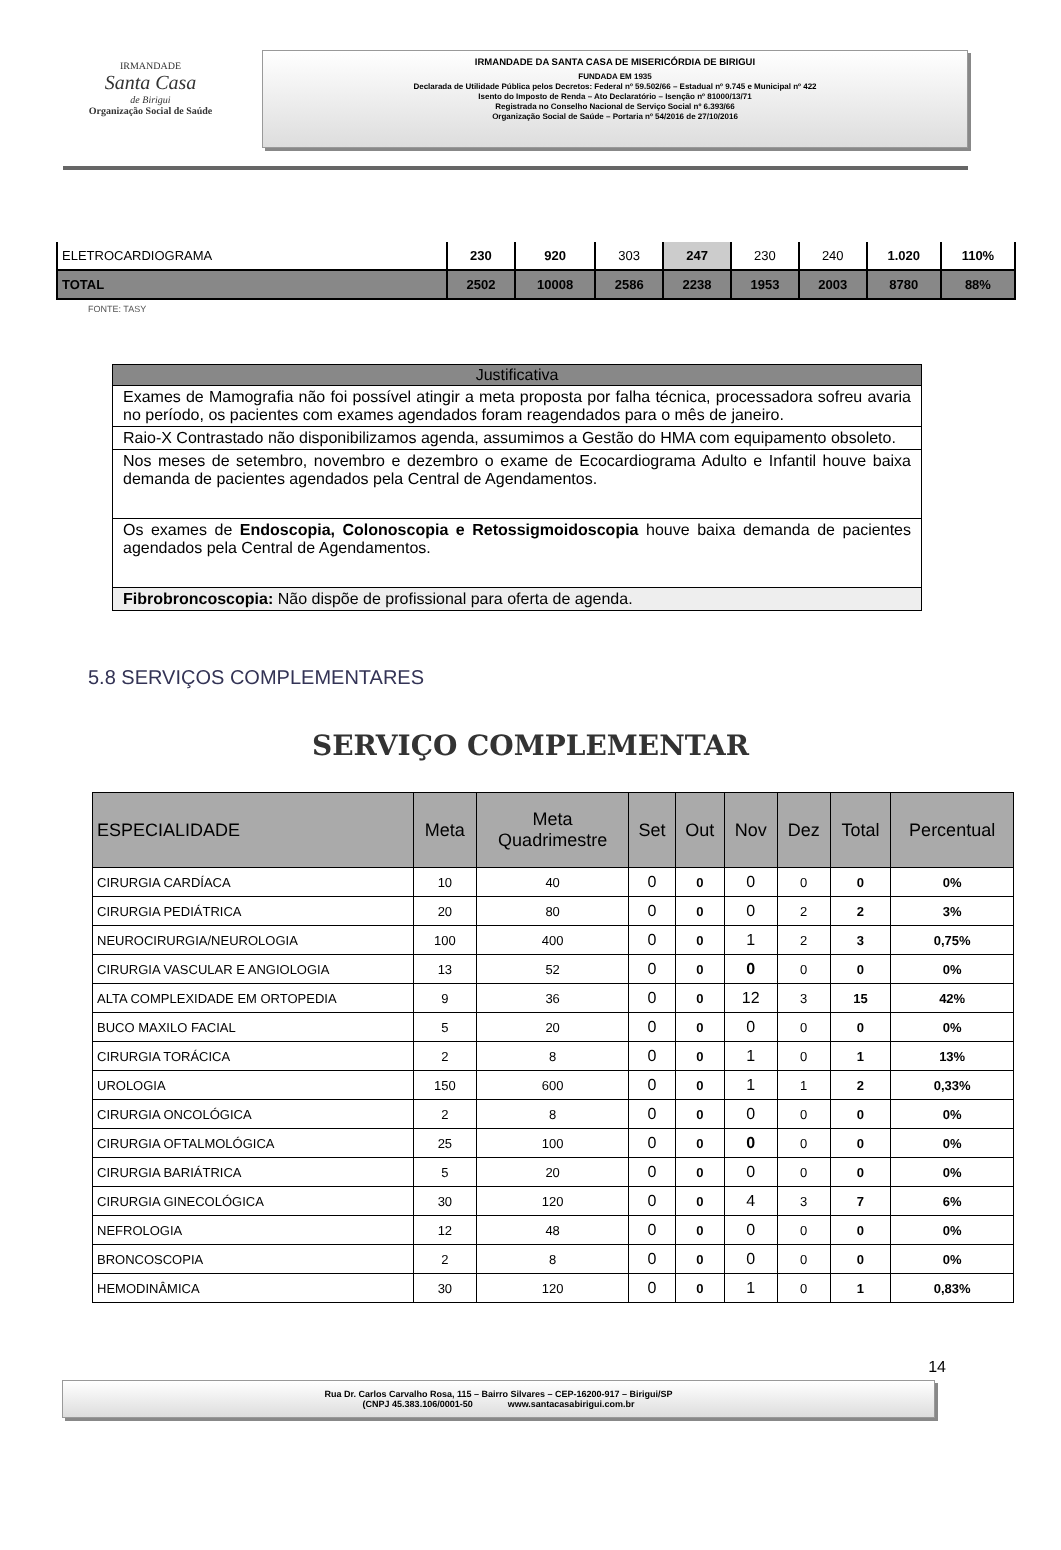IRMANDADE
Santa Casa
de Birigui
Organização Social de Saúde
IRMANDADE DA SANTA CASA DE MISERICÓRDIA DE BIRIGUI
FUNDADA EM 1935
Declarada de Utilidade Pública pelos Decretos: Federal nº 59.502/66 – Estadual nº 9.745 e Municipal nº 422
Isento do Imposto de Renda – Ato Declaratório – Isenção nº 81000/13/71
Registrada no Conselho Nacional de Serviço Social nº 6.393/66
Organização Social de Saúde – Portaria nº 54/2016 de 27/10/2016
| ELETROCARDIOGRAMA | 230 | 920 | 303 | 247 | 230 | 240 | 1.020 | 110% |
| TOTAL | 2502 | 10008 | 2586 | 2238 | 1953 | 2003 | 8780 | 88% |
FONTE: TASY
| Justificativa |
| --- |
| Exames de Mamografia não foi possível atingir a meta proposta por falha técnica, processadora sofreu avaria no período, os pacientes com exames agendados foram reagendados para o mês de janeiro. |
| Raio-X Contrastado não disponibilizamos agenda, assumimos a Gestão do HMA com equipamento obsoleto. |
| Nos meses de setembro, novembro e dezembro o exame de Ecocardiograma Adulto e Infantil houve baixa demanda de pacientes agendados pela Central de Agendamentos. |
| Os exames de Endoscopia, Colonoscopia e Retossigmoidoscopia houve baixa demanda de pacientes agendados pela Central de Agendamentos. |
| Fibrobroncoscopia: Não dispõe de profissional para oferta de agenda. |
5.8 SERVIÇOS COMPLEMENTARES
SERVIÇO COMPLEMENTAR
| ESPECIALIDADE | Meta | Meta Quadrimestre | Set | Out | Nov | Dez | Total | Percentual |
| --- | --- | --- | --- | --- | --- | --- | --- | --- |
| CIRURGIA CARDÍACA | 10 | 40 | 0 | 0 | 0 | 0 | 0 | 0% |
| CIRURGIA PEDIÁTRICA | 20 | 80 | 0 | 0 | 0 | 2 | 2 | 3% |
| NEUROCIRURGIA/NEUROLOGIA | 100 | 400 | 0 | 0 | 1 | 2 | 3 | 0,75% |
| CIRURGIA VASCULAR E ANGIOLOGIA | 13 | 52 | 0 | 0 | 0 | 0 | 0 | 0% |
| ALTA COMPLEXIDADE EM ORTOPEDIA | 9 | 36 | 0 | 0 | 12 | 3 | 15 | 42% |
| BUCO MAXILO FACIAL | 5 | 20 | 0 | 0 | 0 | 0 | 0 | 0% |
| CIRURGIA TORÁCICA | 2 | 8 | 0 | 0 | 1 | 0 | 1 | 13% |
| UROLOGIA | 150 | 600 | 0 | 0 | 1 | 1 | 2 | 0,33% |
| CIRURGIA ONCOLÓGICA | 2 | 8 | 0 | 0 | 0 | 0 | 0 | 0% |
| CIRURGIA OFTALMOLÓGICA | 25 | 100 | 0 | 0 | 0 | 0 | 0 | 0% |
| CIRURGIA BARIÁTRICA | 5 | 20 | 0 | 0 | 0 | 0 | 0 | 0% |
| CIRURGIA GINECOLÓGICA | 30 | 120 | 0 | 0 | 4 | 3 | 7 | 6% |
| NEFROLOGIA | 12 | 48 | 0 | 0 | 0 | 0 | 0 | 0% |
| BRONCOSCOPIA | 2 | 8 | 0 | 0 | 0 | 0 | 0 | 0% |
| HEMODINÂMICA | 30 | 120 | 0 | 0 | 1 | 0 | 1 | 0,83% |
14
Rua Dr. Carlos Carvalho Rosa, 115 – Bairro Silvares – CEP-16200-917 – Birigui/SP
(CNPJ 45.383.106/0001-50 www.santacasabirigui.com.br